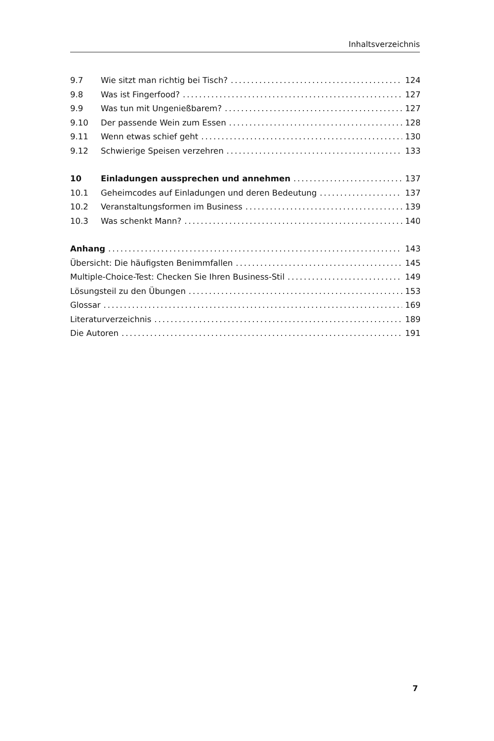Inhaltsverzeichnis
9.7 Wie sitzt man richtig bei Tisch? 124
9.8 Was ist Fingerfood? 127
9.9 Was tun mit Ungenießbarem? 127
9.10 Der passende Wein zum Essen 128
9.11 Wenn etwas schief geht 130
9.12 Schwierige Speisen verzehren 133
10 Einladungen aussprechen und annehmen 137
10.1 Geheimcodes auf Einladungen und deren Bedeutung 137
10.2 Veranstaltungsformen im Business 139
10.3 Was schenkt Mann? 140
Anhang 143
Übersicht: Die häufigsten Benimmfallen 145
Multiple-Choice-Test: Checken Sie Ihren Business-Stil 149
Lösungsteil zu den Übungen 153
Glossar 169
Literaturverzeichnis 189
Die Autoren 191
7